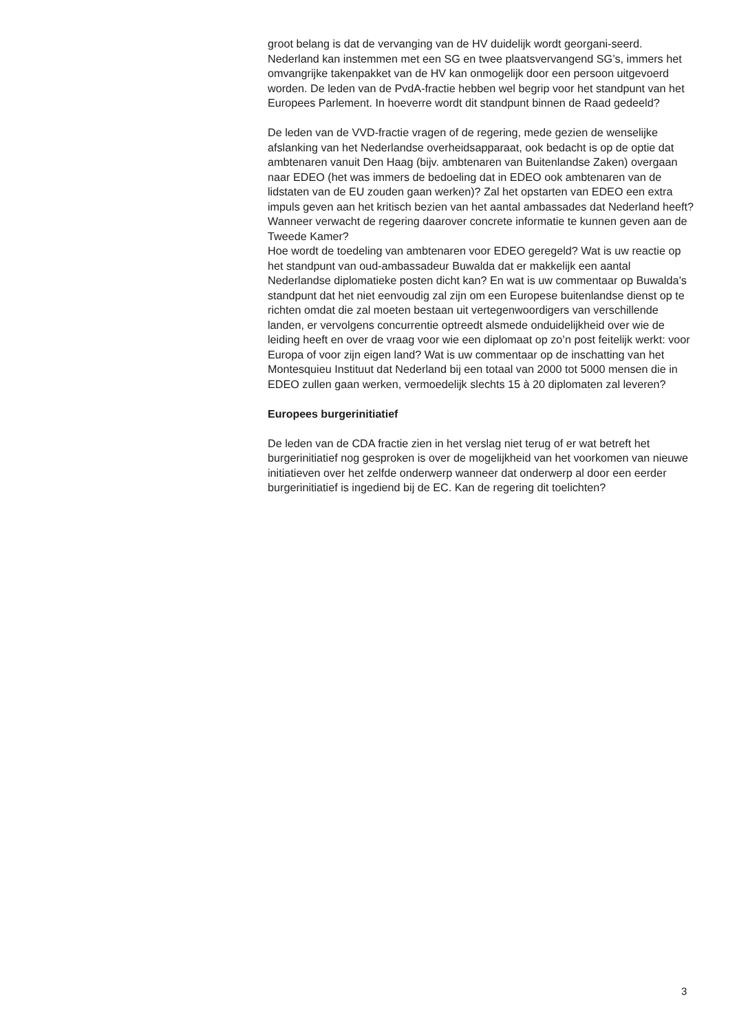groot belang is dat de vervanging van de HV duidelijk wordt georgani-seerd. Nederland kan instemmen met een SG en twee plaatsvervangend SG’s, immers het omvangrijke takenpakket van de HV kan onmogelijk door een persoon uitgevoerd worden. De leden van de PvdA-fractie hebben wel begrip voor het standpunt van het Europees Parlement. In hoeverre wordt dit standpunt binnen de Raad gedeeld?
De leden van de VVD-fractie vragen of de regering, mede gezien de wenselijke afslanking van het Nederlandse overheidsapparaat, ook bedacht is op de optie dat ambtenaren vanuit Den Haag (bijv. ambtenaren van Buitenlandse Zaken) overgaan naar EDEO (het was immers de bedoeling dat in EDEO ook ambtenaren van de lidstaten van de EU zouden gaan werken)? Zal het opstarten van EDEO een extra impuls geven aan het kritisch bezien van het aantal ambassades dat Nederland heeft? Wanneer verwacht de regering daarover concrete informatie te kunnen geven aan de Tweede Kamer?
Hoe wordt de toedeling van ambtenaren voor EDEO geregeld? Wat is uw reactie op het standpunt van oud-ambassadeur Buwalda dat er makkelijk een aantal Nederlandse diplomatieke posten dicht kan? En wat is uw commentaar op Buwalda’s standpunt dat het niet eenvoudig zal zijn om een Europese buitenlandse dienst op te richten omdat die zal moeten bestaan uit vertegenwoordigers van verschillende landen, er vervolgens concurrentie optreedt alsmede onduidelijkheid over wie de leiding heeft en over de vraag voor wie een diplomaat op zo’n post feitelijk werkt: voor Europa of voor zijn eigen land? Wat is uw commentaar op de inschatting van het Montesquieu Instituut dat Nederland bij een totaal van 2000 tot 5000 mensen die in EDEO zullen gaan werken, vermoedelijk slechts 15 à 20 diplomaten zal leveren?
Europees burgerinitiatief
De leden van de CDA fractie zien in het verslag niet terug of er wat betreft het burgerinitiatief nog gesproken is over de mogelijkheid van het voorkomen van nieuwe initiatieven over het zelfde onderwerp wanneer dat onderwerp al door een eerder burgerinitiatief is ingediend bij de EC. Kan de regering dit toelichten?
3